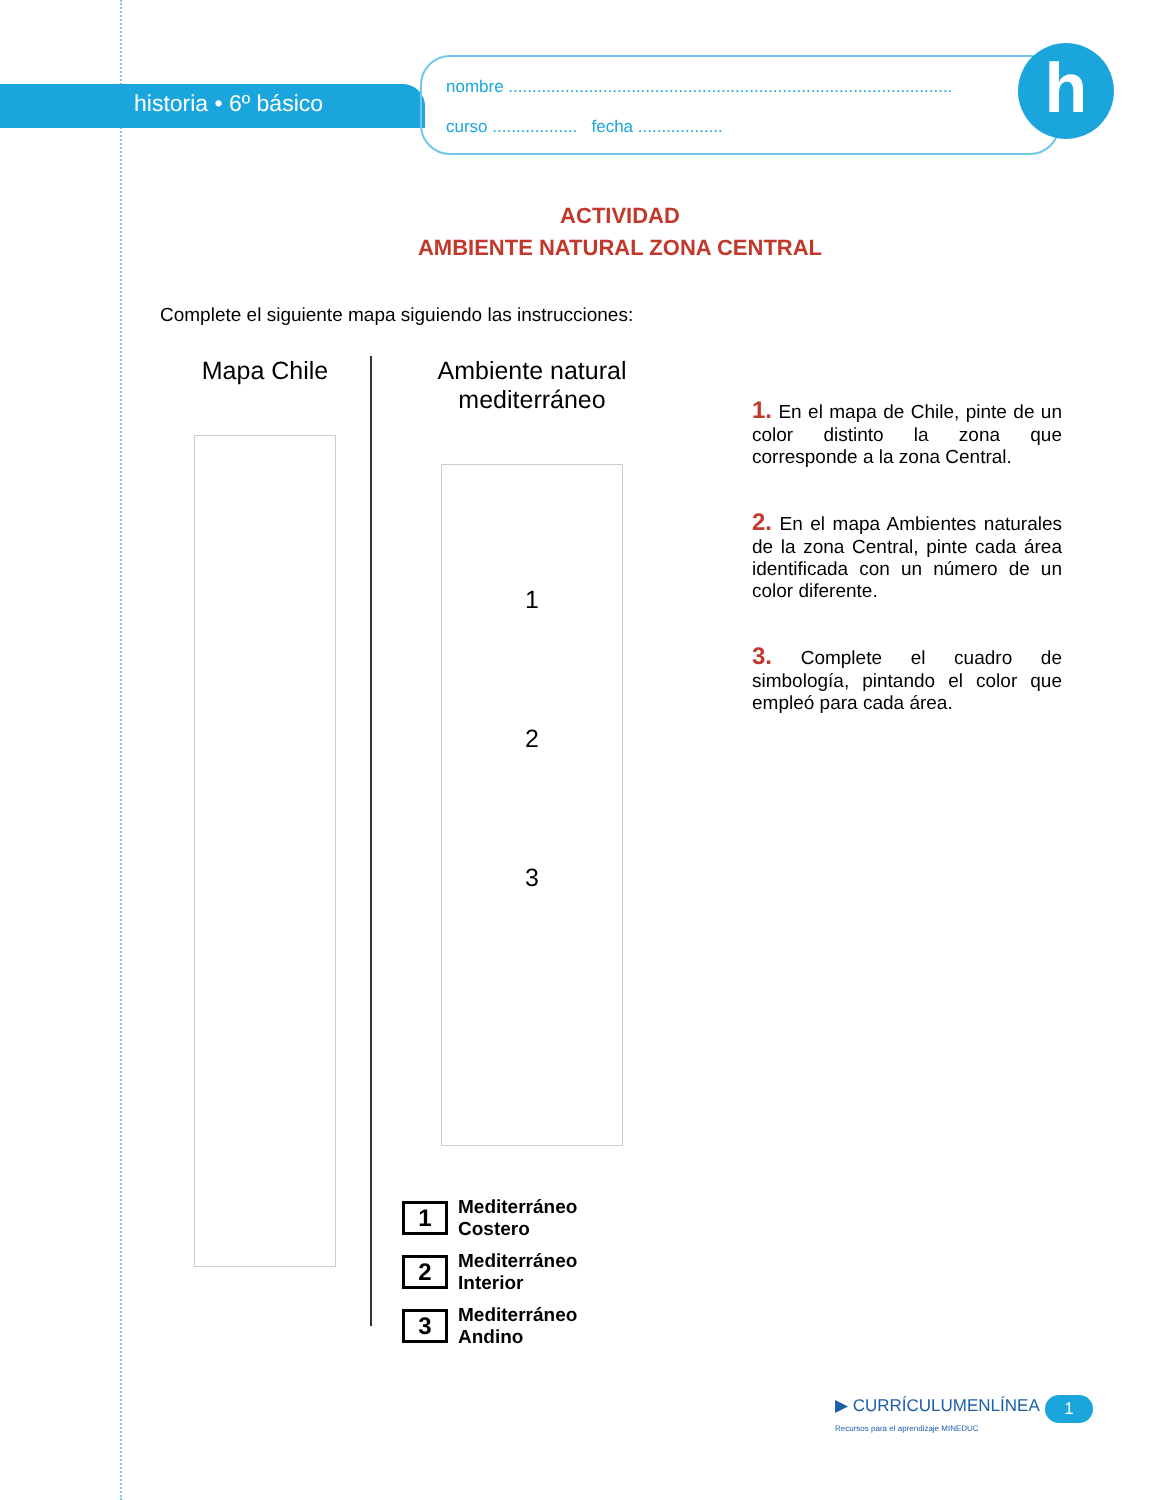historia • 6º básico
nombre ..............................................................................................
curso .................. fecha ..................
h
ACTIVIDAD
AMBIENTE NATURAL ZONA CENTRAL
Complete el siguiente mapa siguiendo las instrucciones:
Mapa Chile
Ambiente natural
mediterráneo
1
2
3
1 Mediterráneo
Costero
2 Mediterráneo
Interior
3 Mediterráneo
Andino
1. En el mapa de Chile, pinte de un color distinto la zona que corresponde a la zona Central.
2. En el mapa Ambientes naturales de la zona Central, pinte cada área identificada con un número de un color diferente.
3. Complete el cuadro de simbología, pintando el color que empleó para cada área.
▶ CURRÍCULUMENLÍNEA
Recursos para el aprendizaje MINEDUC
1